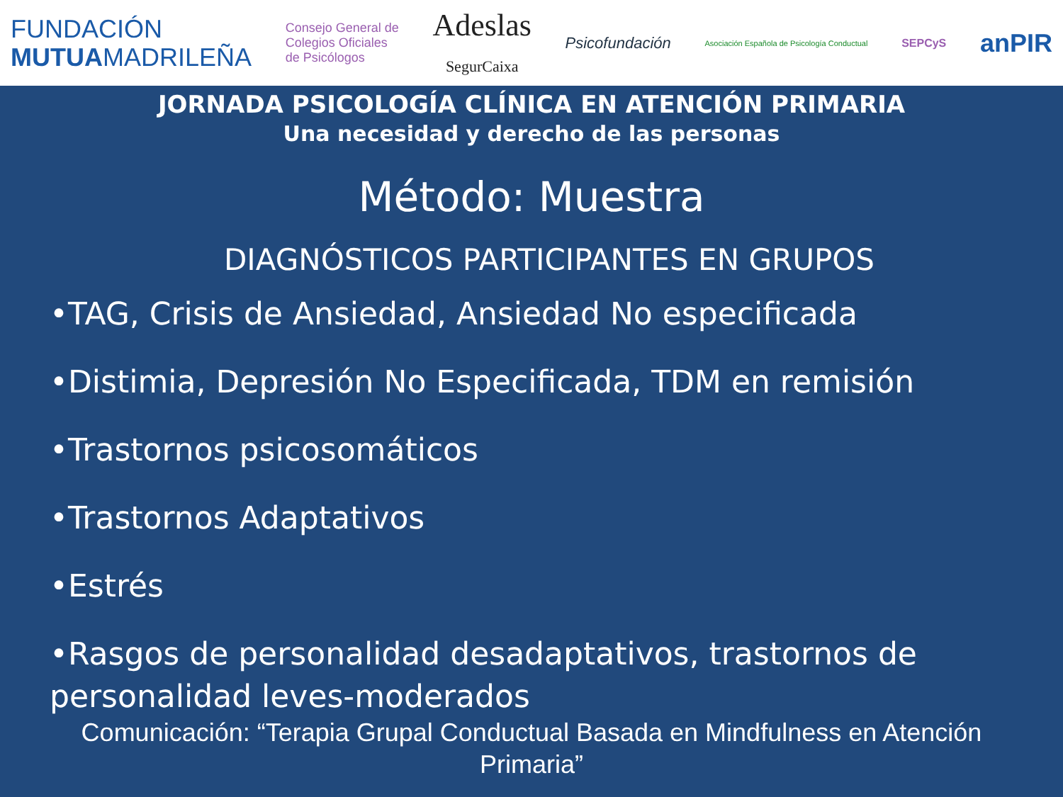FUNDACIÓN
MUTUAMADRILEÑA
Consejo General de
Colegios Oficiales
de Psicólogos
Adeslas
SegurCaixa
Psicofundación
Asociación Española de Psicología Conductual
SEPCyS
anPIR
JORNADA PSICOLOGÍA CLÍNICA EN ATENCIÓN PRIMARIA
Una necesidad y derecho de las personas
Método: Muestra
DIAGNÓSTICOS PARTICIPANTES EN GRUPOS
•TAG, Crisis de Ansiedad, Ansiedad No especificada
•Distimia, Depresión No Especificada, TDM en remisión
•Trastornos psicosomáticos
•Trastornos Adaptativos
•Estrés
•Rasgos de personalidad desadaptativos, trastornos de personalidad leves-moderados
Comunicación: “Terapia Grupal Conductual Basada en Mindfulness en Atención Primaria”